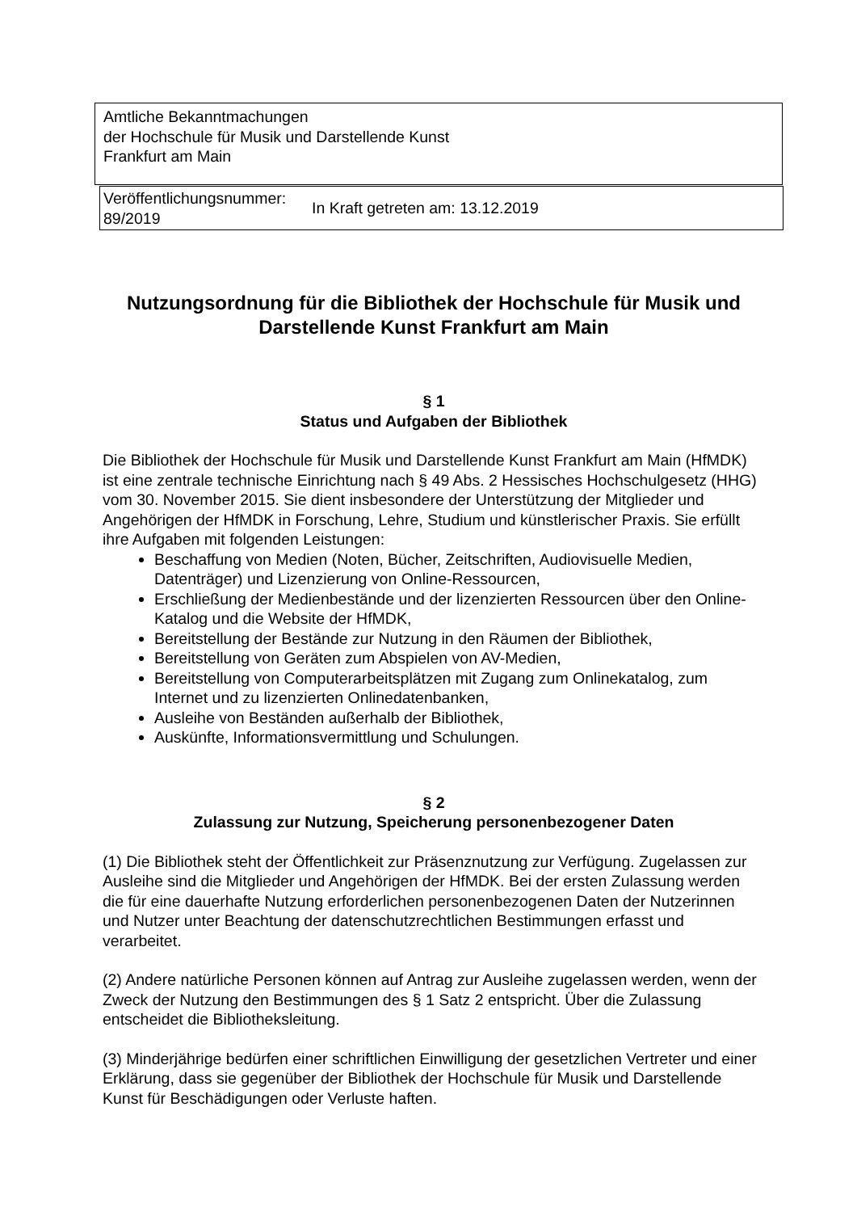Amtliche Bekanntmachungen
der Hochschule für Musik und Darstellende Kunst
Frankfurt am Main
| Veröffentlichungsnummer: 89/2019 | In Kraft getreten am: 13.12.2019 |
Nutzungsordnung für die Bibliothek der Hochschule für Musik und Darstellende Kunst Frankfurt am Main
§ 1
Status und Aufgaben der Bibliothek
Die Bibliothek der Hochschule für Musik und Darstellende Kunst Frankfurt am Main (HfMDK) ist eine zentrale technische Einrichtung nach § 49 Abs. 2 Hessisches Hochschulgesetz (HHG) vom 30. November 2015. Sie dient insbesondere der Unterstützung der Mitglieder und Angehörigen der HfMDK in Forschung, Lehre, Studium und künstlerischer Praxis. Sie erfüllt ihre Aufgaben mit folgenden Leistungen:
Beschaffung von Medien (Noten, Bücher, Zeitschriften, Audiovisuelle Medien, Datenträger) und Lizenzierung von Online-Ressourcen,
Erschließung der Medienbestände und der lizenzierten Ressourcen über den Online-Katalog und die Website der HfMDK,
Bereitstellung der Bestände zur Nutzung in den Räumen der Bibliothek,
Bereitstellung von Geräten zum Abspielen von AV-Medien,
Bereitstellung von Computerarbeitsplätzen mit Zugang zum Onlinekatalog, zum Internet und zu lizenzierten Onlinedatenbanken,
Ausleihe von Beständen außerhalb der Bibliothek,
Auskünfte, Informationsvermittlung und Schulungen.
§ 2
Zulassung zur Nutzung, Speicherung personenbezogener Daten
(1) Die Bibliothek steht der Öffentlichkeit zur Präsenznutzung zur Verfügung. Zugelassen zur Ausleihe sind die Mitglieder und Angehörigen der HfMDK. Bei der ersten Zulassung werden die für eine dauerhafte Nutzung erforderlichen personenbezogenen Daten der Nutzerinnen und Nutzer unter Beachtung der datenschutzrechtlichen Bestimmungen erfasst und verarbeitet.
(2) Andere natürliche Personen können auf Antrag zur Ausleihe zugelassen werden, wenn der Zweck der Nutzung den Bestimmungen des § 1 Satz 2 entspricht. Über die Zulassung entscheidet die Bibliotheksleitung.
(3) Minderjährige bedürfen einer schriftlichen Einwilligung der gesetzlichen Vertreter und einer Erklärung, dass sie gegenüber der Bibliothek der Hochschule für Musik und Darstellende Kunst für Beschädigungen oder Verluste haften.